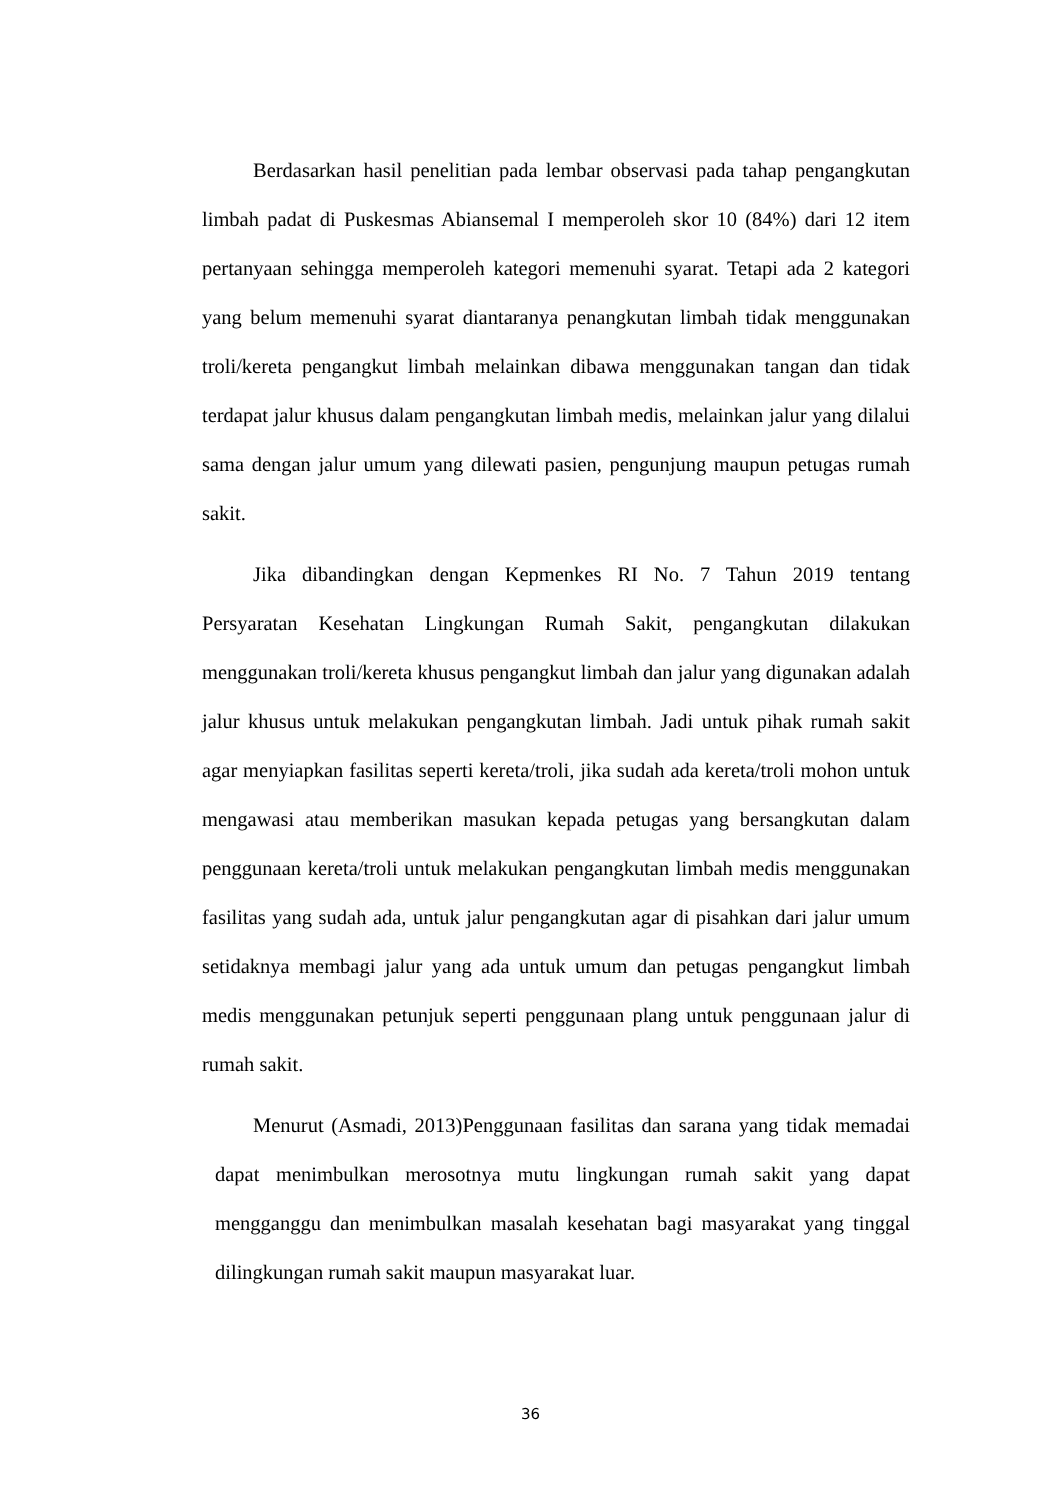Berdasarkan hasil penelitian pada lembar observasi pada tahap pengangkutan limbah padat di Puskesmas Abiansemal I memperoleh skor 10 (84%) dari 12 item pertanyaan sehingga memperoleh kategori memenuhi syarat. Tetapi ada 2 kategori yang belum memenuhi syarat diantaranya penangkutan limbah tidak menggunakan troli/kereta pengangkut limbah melainkan dibawa menggunakan tangan dan tidak terdapat jalur khusus dalam pengangkutan limbah medis, melainkan jalur yang dilalui sama dengan jalur umum yang dilewati pasien, pengunjung maupun petugas rumah sakit.
Jika dibandingkan dengan Kepmenkes RI No. 7 Tahun 2019 tentang Persyaratan Kesehatan Lingkungan Rumah Sakit, pengangkutan dilakukan menggunakan troli/kereta khusus pengangkut limbah dan jalur yang digunakan adalah jalur khusus untuk melakukan pengangkutan limbah. Jadi untuk pihak rumah sakit agar menyiapkan fasilitas seperti kereta/troli, jika sudah ada kereta/troli mohon untuk mengawasi atau memberikan masukan kepada petugas yang bersangkutan dalam penggunaan kereta/troli untuk melakukan pengangkutan limbah medis menggunakan fasilitas yang sudah ada, untuk jalur pengangkutan agar di pisahkan dari jalur umum setidaknya membagi jalur yang ada untuk umum dan petugas pengangkut limbah medis menggunakan petunjuk seperti penggunaan plang untuk penggunaan jalur di rumah sakit.
Menurut (Asmadi, 2013)Penggunaan fasilitas dan sarana yang tidak memadai dapat menimbulkan merosotnya mutu lingkungan rumah sakit yang dapat mengganggu dan menimbulkan masalah kesehatan bagi masyarakat yang tinggal dilingkungan rumah sakit maupun masyarakat luar.
36